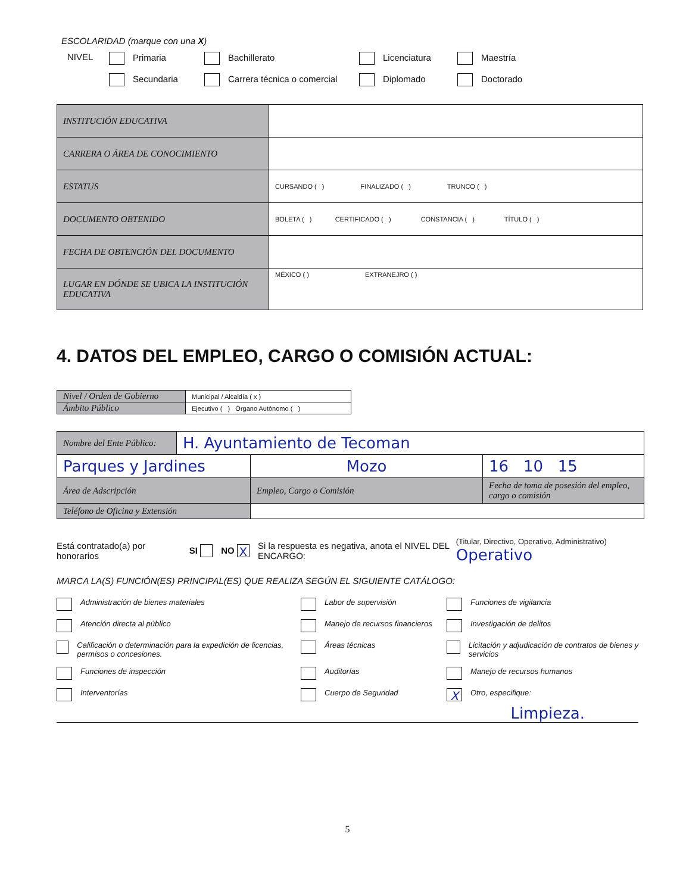ESCOLARIDAD (marque con una X)
NIVEL Primaria Bachillerato Licenciatura Maestría Secundaria Carrera técnica o comercial Diplomado Doctorado
| INSTITUCIÓN EDUCATIVA | |
| CARRERA O ÁREA DE CONOCIMIENTO | |
| ESTATUS | CURSANDO ( ) FINALIZADO ( ) TRUNCO ( ) |
| DOCUMENTO OBTENIDO | BOLETA ( ) CERTIFICADO ( ) CONSTANCIA ( ) TÍTULO ( ) |
| FECHA DE OBTENCIÓN DEL DOCUMENTO | |
| LUGAR EN DÓNDE SE UBICA LA INSTITUCIÓN EDUCATIVA | MÉXICO ( ) EXTRANEJRO ( ) |
4. DATOS DEL EMPLEO, CARGO O COMISIÓN ACTUAL:
| Nivel / Orden de Gobierno | Municipal / Alcaldía ( x ) |
| Ámbito Público | Ejecutivo ( ) Órgano Autónomo ( ) |
| Nombre del Ente Público: | H. Ayuntamiento de Tecoman | | |
| Parques y Jardines | | Mozo | 16 10 15 |
| Área de Adscripción | | Empleo, Cargo o Comisión | Fecha de toma de posesión del empleo, cargo o comisión |
| Teléfono de Oficina y Extensión | | | |
Está contratado(a) por honorarios SI NO X Si la respuesta es negativa, anota el NIVEL DEL ENCARGO: (Titular, Directivo, Operativo, Administrativo) Operativo
MARCA LA(S) FUNCIÓN(ES) PRINCIPAL(ES) QUE REALIZA SEGÚN EL SIGUIENTE CATÁLOGO:
Administración de bienes materiales
Labor de supervisión
Funciones de vigilancia
Atención directa al público
Manejo de recursos financieros
Investigación de delitos
Calificación o determinación para la expedición de licencias, permisos o concesiones.
Áreas técnicas
Licitación y adjudicación de contratos de bienes y servicios
Funciones de inspección
Auditorías
Manejo de recursos humanos
Interventorías
Cuerpo de Seguridad
X Otro, especifique:
Limpieza.
5